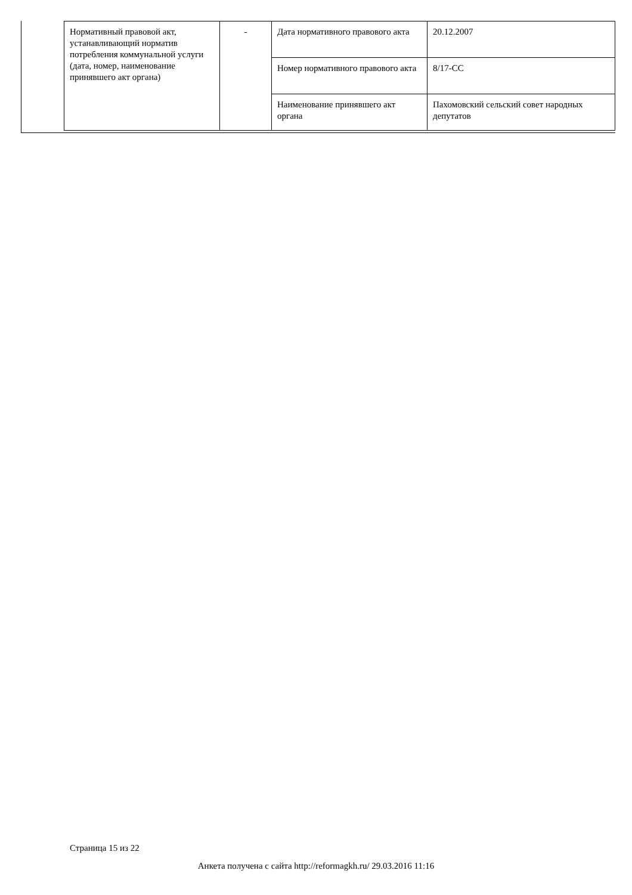| Нормативный правовой акт, устанавливающий норматив потребления коммунальной услуги (дата, номер, наименование принявшего акт органа) | - | Дата нормативного правового акта | 20.12.2007 |
| | | Номер нормативного правового акта | 8/17-СС |
| | | Наименование принявшего акт органа | Пахомовский сельский совет народных депутатов |
Страница 15 из 22
Анкета получена с сайта http://reformagkh.ru/ 29.03.2016 11:16